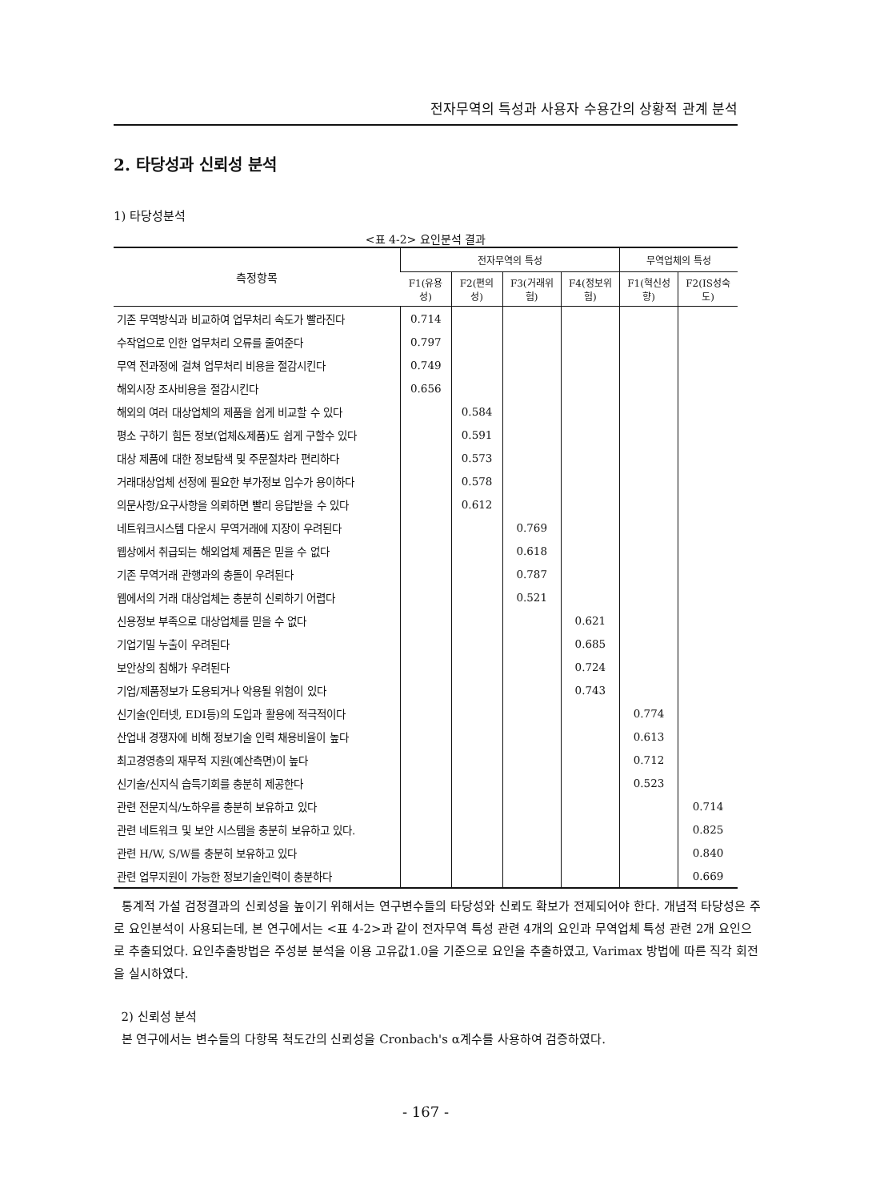전자무역의 특성과 사용자 수용간의 상황적 관계 분석
2. 타당성과 신뢰성 분석
1) 타당성분석
<표 4-2> 요인분석 결과
| 측정항목 | 전자무역의 특성 | | | | 무역업체의 특성 | |
| --- | --- | --- | --- | --- | --- | --- |
| | F1(유용성) | F2(편의성) | F3(거래위험) | F4(정보위험) | F1(혁신성향) | F2(IS성숙도) |
| 기존 무역방식과 비교하여 업무처리 속도가 빨라진다 | 0.714 | | | | | |
| 수작업으로 인한 업무처리 오류를 줄여준다 | 0.797 | | | | | |
| 무역 전과정에 걸쳐 업무처리 비용을 절감시킨다 | 0.749 | | | | | |
| 해외시장 조사비용을 절감시킨다 | 0.656 | | | | | |
| 해외의 여러 대상업체의 제품을 쉽게 비교할 수 있다 | | 0.584 | | | | |
| 평소 구하기 힘든 정보(업체&제품)도 쉽게 구할수 있다 | | 0.591 | | | | |
| 대상 제품에 대한 정보탐색 및 주문절차라 편리하다 | | 0.573 | | | | |
| 거래대상업체 선정에 필요한 부가정보 입수가 용이하다 | | 0.578 | | | | |
| 의문사항/요구사항을 의뢰하면 빨리 응답받을 수 있다 | | 0.612 | | | | |
| 네트워크시스템 다운시 무역거래에 지장이 우려된다 | | | 0.769 | | | |
| 웹상에서 취급되는 해외업체 제품은 믿을 수 없다 | | | 0.618 | | | |
| 기존 무역거래 관행과의 충돌이 우려된다 | | | 0.787 | | | |
| 웹에서의 거래 대상업체는 충분히 신뢰하기 어렵다 | | | 0.521 | | | |
| 신용정보 부족으로 대상업체를 믿을 수 없다 | | | | 0.621 | | |
| 기업기밀 누출이 우려된다 | | | | 0.685 | | |
| 보안상의 침해가 우려된다 | | | | 0.724 | | |
| 기업/제품정보가 도용되거나 악용될 위험이 있다 | | | | 0.743 | | |
| 신기술(인터넷, EDI등)의 도입과 활용에 적극적이다 | | | | | 0.774 | |
| 산업내 경쟁자에 비해 정보기술 인력 채용비율이 높다 | | | | | 0.613 | |
| 최고경영층의 재무적 지원(예산측면)이 높다 | | | | | 0.712 | |
| 신기술/신지식 습득기회를 충분히 제공한다 | | | | | 0.523 | |
| 관련 전문지식/노하우를 충분히 보유하고 있다 | | | | | | 0.714 |
| 관련 네트워크 및 보안 시스템을 충분히 보유하고 있다. | | | | | | 0.825 |
| 관련 H/W, S/W를 충분히 보유하고 있다 | | | | | | 0.840 |
| 관련 업무지원이 가능한 정보기술인력이 충분하다 | | | | | | 0.669 |
통계적 가설 검정결과의 신뢰성을 높이기 위해서는 연구변수들의 타당성와 신뢰도 확보가 전제되어야 한다. 개념적 타당성은 주로 요인분석이 사용되는데, 본 연구에서는 <표 4-2>과 같이 전자무역 특성 관련 4개의 요인과 무역업체 특성 관련 2개 요인으로 추출되었다. 요인추출방법은 주성분 분석을 이용 고유값1.0을 기준으로 요인을 추출하였고, Varimax 방법에 따른 직각 회전을 실시하였다.
2) 신뢰성 분석
본 연구에서는 변수들의 다항목 척도간의 신뢰성을 Cronbach's α계수를 사용하여 검증하였다.
- 167 -